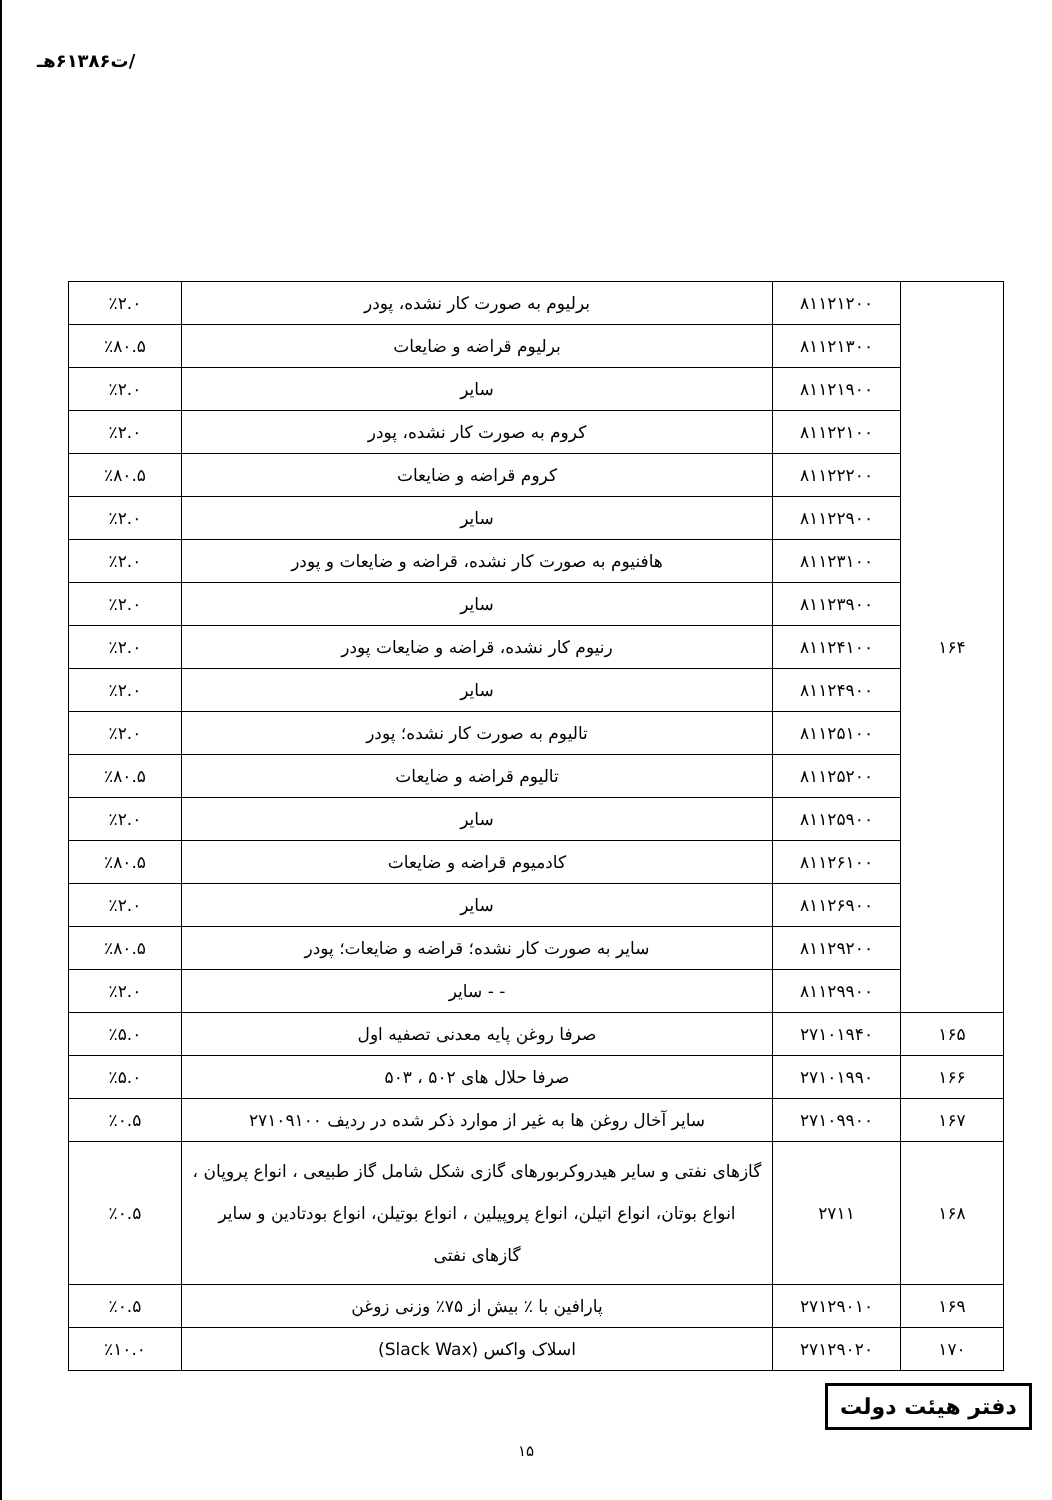/ت۶۱۳۸۶هـ
| ۱۶۴ | ۸۱۱۲۱۲۰۰ | برلیوم به صورت کار نشده، پودر | ٪۲.۰ |
| | ۸۱۱۲۱۳۰۰ | برلیوم قراضه و ضایعات | ٪۸۰.۵ |
| | ۸۱۱۲۱۹۰۰ | سایر | ٪۲.۰ |
| | ۸۱۱۲۲۱۰۰ | کروم به صورت کار نشده، پودر | ٪۲.۰ |
| | ۸۱۱۲۲۲۰۰ | کروم قراضه و ضایعات | ٪۸۰.۵ |
| | ۸۱۱۲۲۹۰۰ | سایر | ٪۲.۰ |
| | ۸۱۱۲۳۱۰۰ | هافنیوم به صورت کار نشده، قراضه و ضایعات و پودر | ٪۲.۰ |
| | ۸۱۱۲۳۹۰۰ | سایر | ٪۲.۰ |
| | ۸۱۱۲۴۱۰۰ | رنیوم کار نشده، قراضه و ضایعات پودر | ٪۲.۰ |
| | ۸۱۱۲۴۹۰۰ | سایر | ٪۲.۰ |
| | ۸۱۱۲۵۱۰۰ | تالیوم به صورت کار نشده؛ پودر | ٪۲.۰ |
| | ۸۱۱۲۵۲۰۰ | تالیوم قراضه و ضایعات | ٪۸۰.۵ |
| | ۸۱۱۲۵۹۰۰ | سایر | ٪۲.۰ |
| | ۸۱۱۲۶۱۰۰ | کادمیوم قراضه و ضایعات | ٪۸۰.۵ |
| | ۸۱۱۲۶۹۰۰ | سایر | ٪۲.۰ |
| | ۸۱۱۲۹۲۰۰ | سایر به صورت کار نشده؛ قراضه و ضایعات؛ پودر | ٪۸۰.۵ |
| | ۸۱۱۲۹۹۰۰ | - - سایر | ٪۲.۰ |
| ۱۶۵ | ۲۷۱۰۱۹۴۰ | صرفا روغن پایه معدنی تصفیه اول | ٪۵.۰ |
| ۱۶۶ | ۲۷۱۰۱۹۹۰ | صرفا حلال های ۵۰۲ ، ۵۰۳ | ٪۵.۰ |
| ۱۶۷ | ۲۷۱۰۹۹۰۰ | سایر آخال روغن ها به غیر از موارد ذکر شده در ردیف ۲۷۱۰۹۱۰۰ | ٪۰.۵ |
| ۱۶۸ | ۲۷۱۱ | گازهای نفتی و سایر هیدروکربورهای گازی شکل شامل گاز طبیعی ، انواع پروپان ، انواع بوتان، انواع اتیلن، انواع پروپیلین ، انواع بوتیلن، انواع بودتادین و سایر گازهای نفتی | ٪۰.۵ |
| ۱۶۹ | ۲۷۱۲۹۰۱۰ | پارافین با ٪ بیش از ۷۵٪ وزنی زوغن | ٪۰.۵ |
| ۱۷۰ | ۲۷۱۲۹۰۲۰ | اسلاک واکس (Slack Wax) | ٪۱۰.۰ |
دفتر هیئت دولت
۱۵